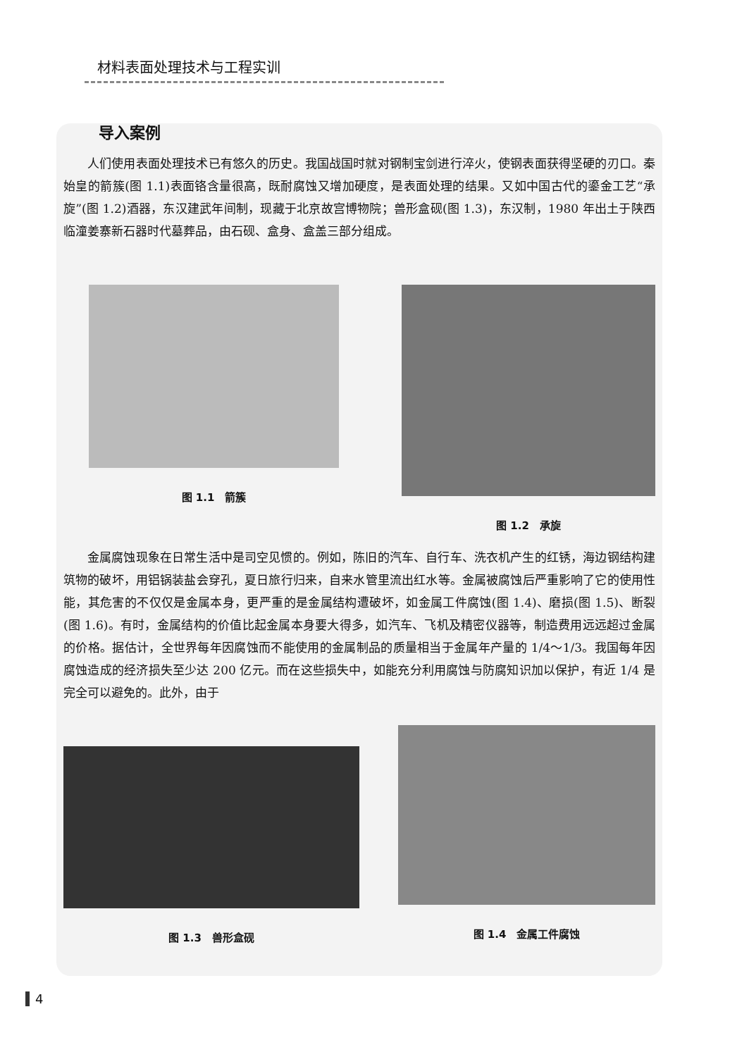材料表面处理技术与工程实训
导入案例
人们使用表面处理技术已有悠久的历史。我国战国时就对钢制宝剑进行淬火，使钢表面获得坚硬的刃口。秦始皇的箭簇(图 1.1)表面铬含量很高，既耐腐蚀又增加硬度，是表面处理的结果。又如中国古代的鎏金工艺“承旋”(图 1.2)酒器，东汉建武年间制，现藏于北京故宫博物院；兽形盒砚(图 1.3)，东汉制，1980 年出土于陕西临潼姜寨新石器时代墓葬品，由石砚、盒身、盒盖三部分组成。
图 1.1　箭簇 图 1.2　承旋
金属腐蚀现象在日常生活中是司空见惯的。例如，陈旧的汽车、自行车、洗衣机产生的红锈，海边钢结构建筑物的破坏，用铝锅装盐会穿孔，夏日旅行归来，自来水管里流出红水等。金属被腐蚀后严重影响了它的使用性能，其危害的不仅仅是金属本身，更严重的是金属结构遭破坏，如金属工件腐蚀(图 1.4)、磨损(图 1.5)、断裂(图 1.6)。有时，金属结构的价值比起金属本身要大得多，如汽车、飞机及精密仪器等，制造费用远远超过金属的价格。据估计，全世界每年因腐蚀而不能使用的金属制品的质量相当于金属年产量的 1/4～1/3。我国每年因腐蚀造成的经济损失至少达 200 亿元。而在这些损失中，如能充分利用腐蚀与防腐知识加以保护，有近 1/4 是完全可以避免的。此外，由于
图 1.3　兽形盒砚 图 1.4　金属工件腐蚀
4